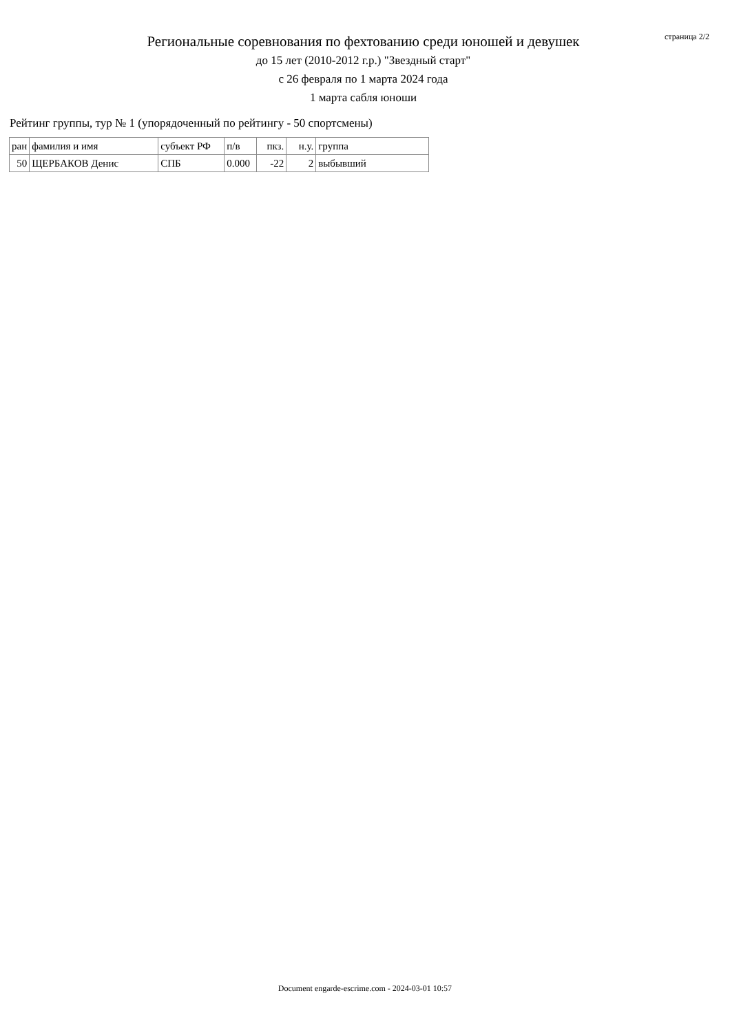Региональные соревнования по фехтованию среди юношей и девушек
до 15 лет (2010-2012 г.р.) "Звездный старт"
с 26 февраля по 1 марта 2024 года
1 марта сабля юноши
страница 2/2
Рейтинг группы, тур № 1 (упорядоченный по рейтингу - 50 спортсмены)
| ран | фамилия и имя | субъект РФ | п/в | пкз. | н.у. | группа |
| 50 | ЩЕРБАКОВ Денис | СПБ | 0.000 | -22 | 2 | выбывший |
Document engarde-escrime.com - 2024-03-01 10:57